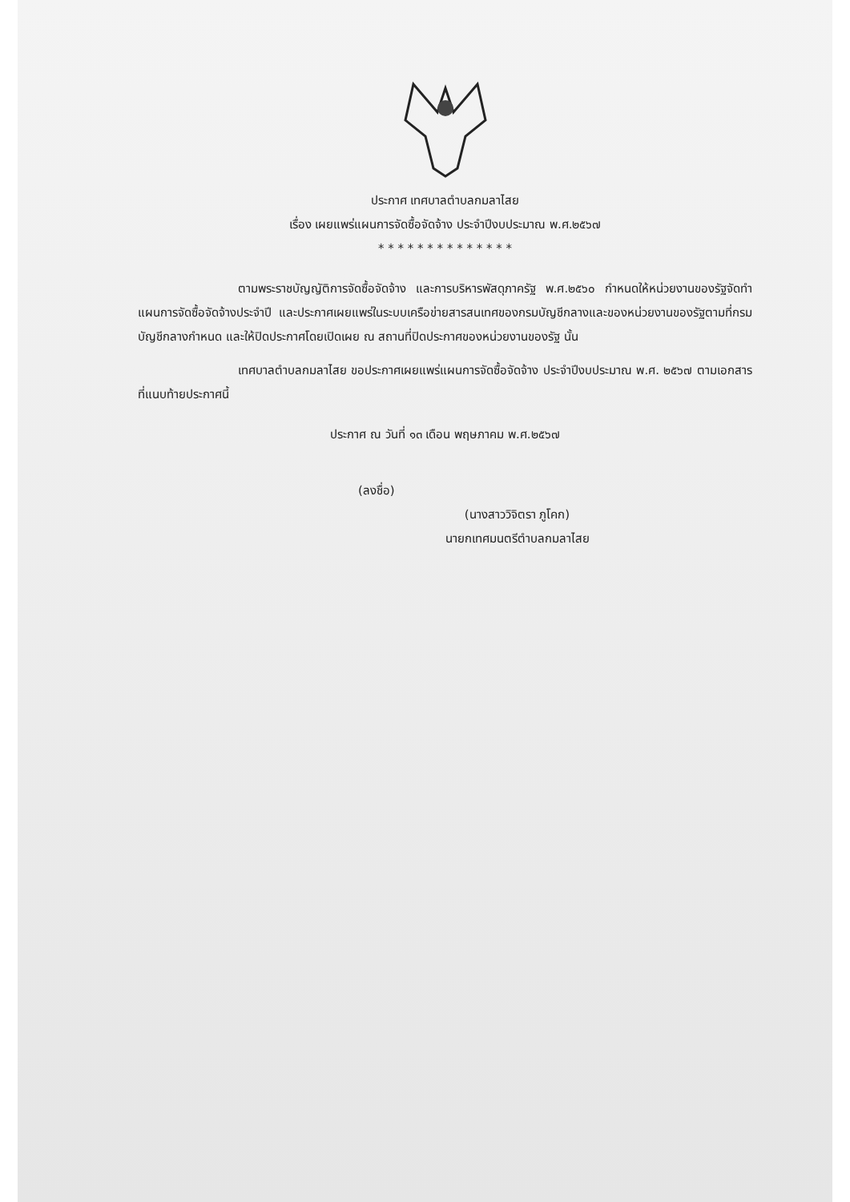ประกาศ เทศบาลตำบลกมลาไสย
เรื่อง เผยแพร่แผนการจัดซื้อจัดจ้าง ประจำปีงบประมาณ พ.ศ.๒๕๖๗
* * * * * * * * * * * * * *
ตามพระราชบัญญัติการจัดซื้อจัดจ้าง และการบริหารพัสดุภาครัฐ พ.ศ.๒๕๖๐ กำหนดให้หน่วยงานของรัฐจัดทำแผนการจัดซื้อจัดจ้างประจำปี และประกาศเผยแพร่ในระบบเครือข่ายสารสนเทศของกรมบัญชีกลางและของหน่วยงานของรัฐตามที่กรมบัญชีกลางกำหนด และให้ปิดประกาศโดยเปิดเผย ณ สถานที่ปิดประกาศของหน่วยงานของรัฐ นั้น
เทศบาลตำบลกมลาไสย ขอประกาศเผยแพร่แผนการจัดซื้อจัดจ้าง ประจำปีงบประมาณ พ.ศ. ๒๕๖๗ ตามเอกสารที่แนบท้ายประกาศนี้
ประกาศ ณ วันที่ ๑๓ เดือน พฤษภาคม พ.ศ.๒๕๖๗
(ลงชื่อ)
(นางสาววิจิตรา ภูโคก)
นายกเทศมนตรีตำบลกมลาไสย